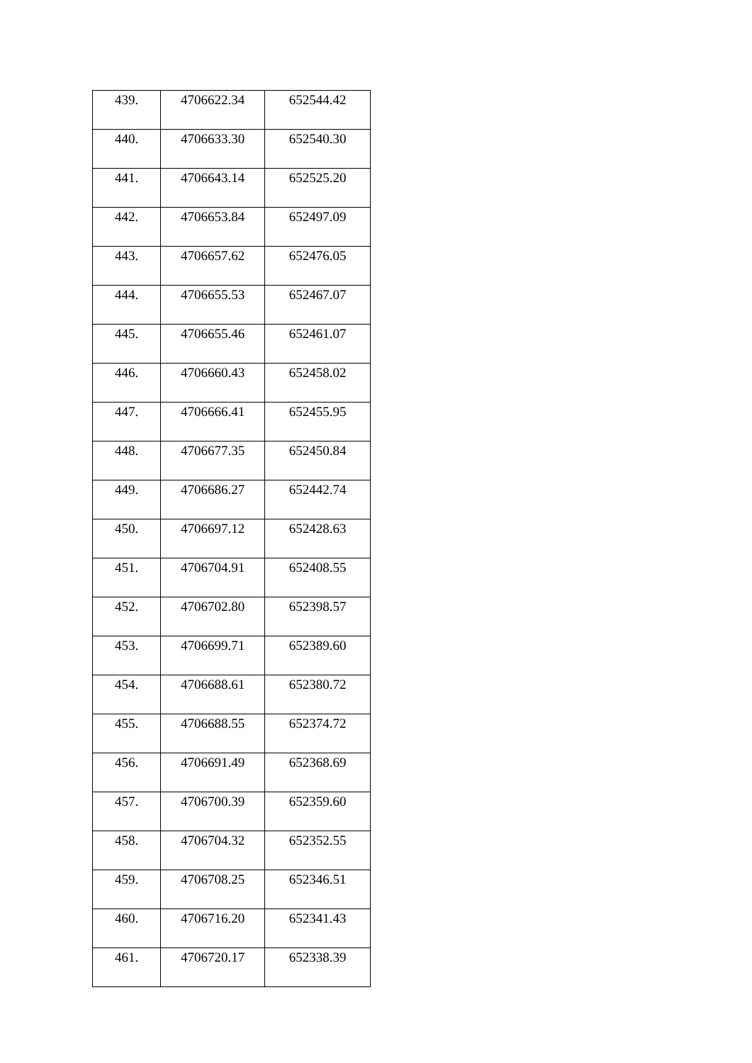| 439. | 4706622.34 | 652544.42 |
| 440. | 4706633.30 | 652540.30 |
| 441. | 4706643.14 | 652525.20 |
| 442. | 4706653.84 | 652497.09 |
| 443. | 4706657.62 | 652476.05 |
| 444. | 4706655.53 | 652467.07 |
| 445. | 4706655.46 | 652461.07 |
| 446. | 4706660.43 | 652458.02 |
| 447. | 4706666.41 | 652455.95 |
| 448. | 4706677.35 | 652450.84 |
| 449. | 4706686.27 | 652442.74 |
| 450. | 4706697.12 | 652428.63 |
| 451. | 4706704.91 | 652408.55 |
| 452. | 4706702.80 | 652398.57 |
| 453. | 4706699.71 | 652389.60 |
| 454. | 4706688.61 | 652380.72 |
| 455. | 4706688.55 | 652374.72 |
| 456. | 4706691.49 | 652368.69 |
| 457. | 4706700.39 | 652359.60 |
| 458. | 4706704.32 | 652352.55 |
| 459. | 4706708.25 | 652346.51 |
| 460. | 4706716.20 | 652341.43 |
| 461. | 4706720.17 | 652338.39 |